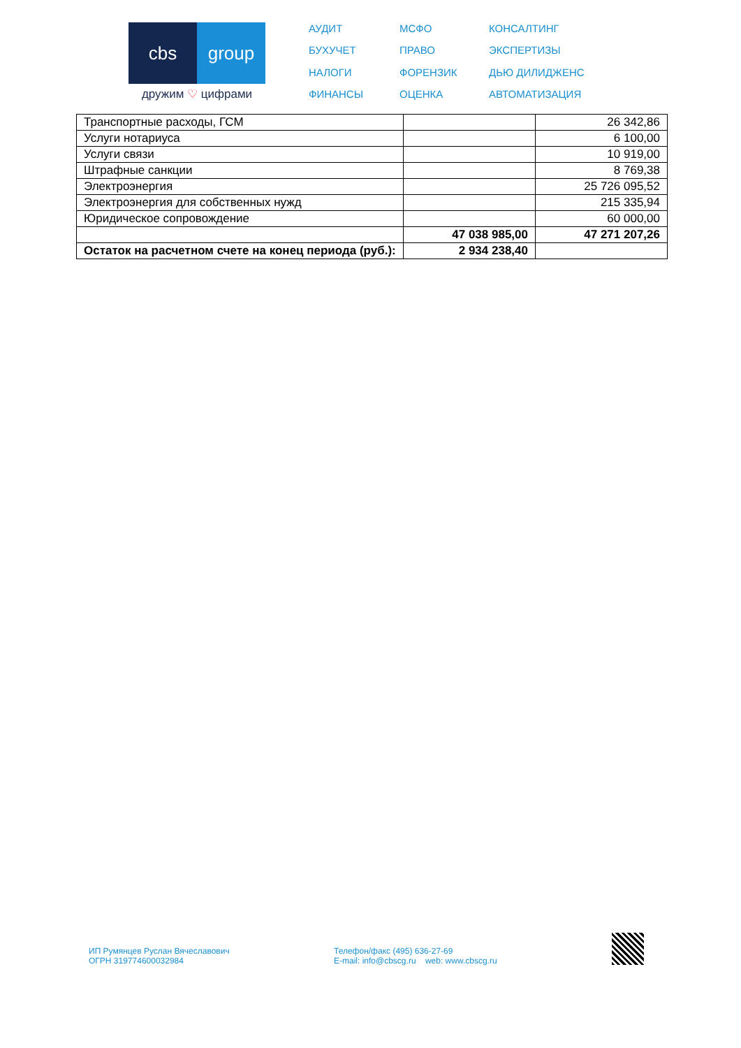cbs group
дружим ♡ цифрами
АУДИТ МСФО КОНСАЛТИНГ БУХУЧЕТ ПРАВО ЭКСПЕРТИЗЫ НАЛОГИ ФОРЕНЗИК ДЬЮ ДИЛИДЖЕНС ФИНАНСЫ ОЦЕНКА АВТОМАТИЗАЦИЯ
| Транспортные расходы, ГСМ | | 26 342,86 |
| Услуги нотариуса | | 6 100,00 |
| Услуги связи | | 10 919,00 |
| Штрафные санкции | | 8 769,38 |
| Электроэнергия | | 25 726 095,52 |
| Электроэнергия для собственных нужд | | 215 335,94 |
| Юридическое сопровождение | | 60 000,00 |
| | 47 038 985,00 | 47 271 207,26 |
| Остаток на расчетном счете на конец периода (руб.): | 2 934 238,40 | |
ИП Румянцев Руслан Вячеславович
ОГРН 319774600032984
Телефон/факс (495) 636-27-69
E-mail: info@cbscg.ru web: www.cbscg.ru